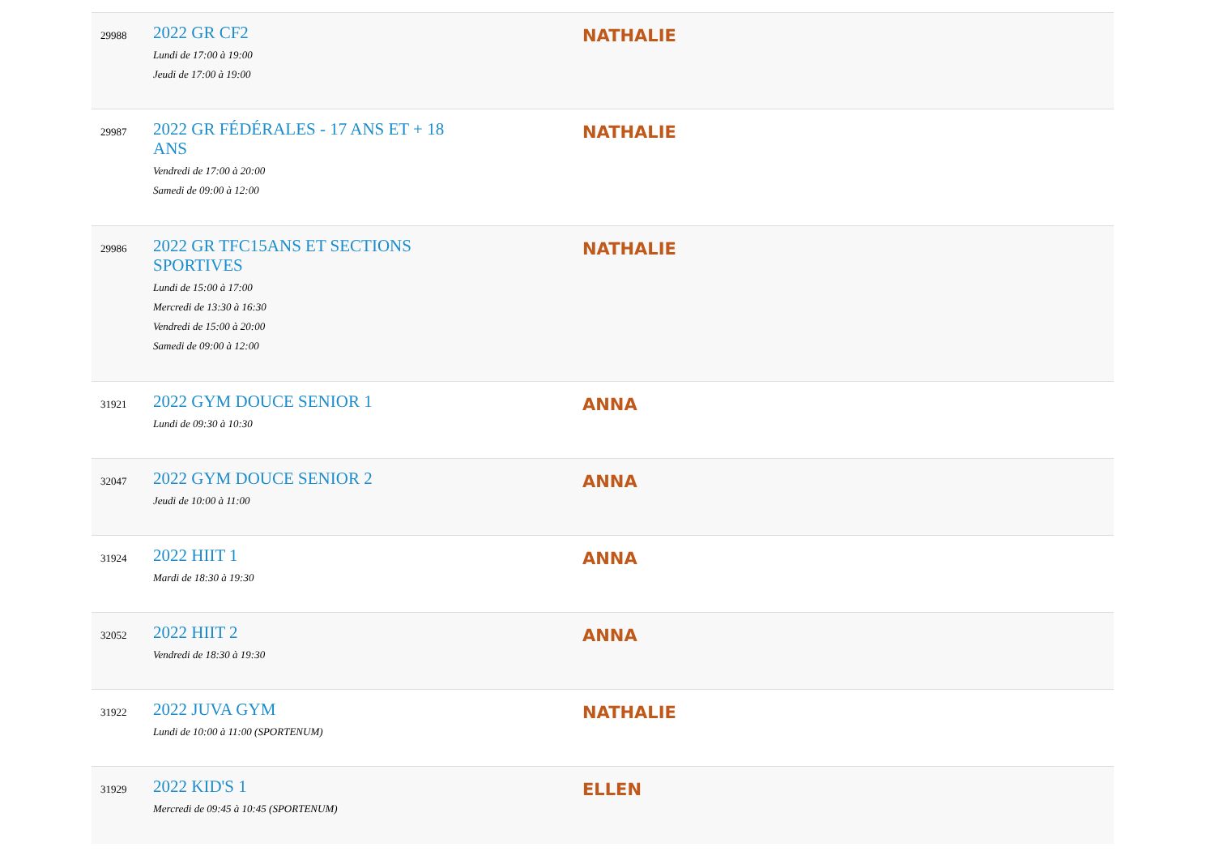| 29988 | 2022 GR CF2 Lundi de 17:00 à 19:00 Jeudi de 17:00 à 19:00 | NATHALIE |
| 29987 | 2022 GR FÉDÉRALES - 17 ANS ET + 18 ANS Vendredi de 17:00 à 20:00 Samedi de 09:00 à 12:00 | NATHALIE |
| 29986 | 2022 GR TFC15ANS ET SECTIONS SPORTIVES Lundi de 15:00 à 17:00 Mercredi de 13:30 à 16:30 Vendredi de 15:00 à 20:00 Samedi de 09:00 à 12:00 | NATHALIE |
| 31921 | 2022 GYM DOUCE SENIOR 1 Lundi de 09:30 à 10:30 | ANNA |
| 32047 | 2022 GYM DOUCE SENIOR 2 Jeudi de 10:00 à 11:00 | ANNA |
| 31924 | 2022 HIIT 1 Mardi de 18:30 à 19:30 | ANNA |
| 32052 | 2022 HIIT 2 Vendredi de 18:30 à 19:30 | ANNA |
| 31922 | 2022 JUVA GYM Lundi de 10:00 à 11:00 (SPORTENUM) | NATHALIE |
| 31929 | 2022 KID'S 1 Mercredi de 09:45 à 10:45 (SPORTENUM) | ELLEN |